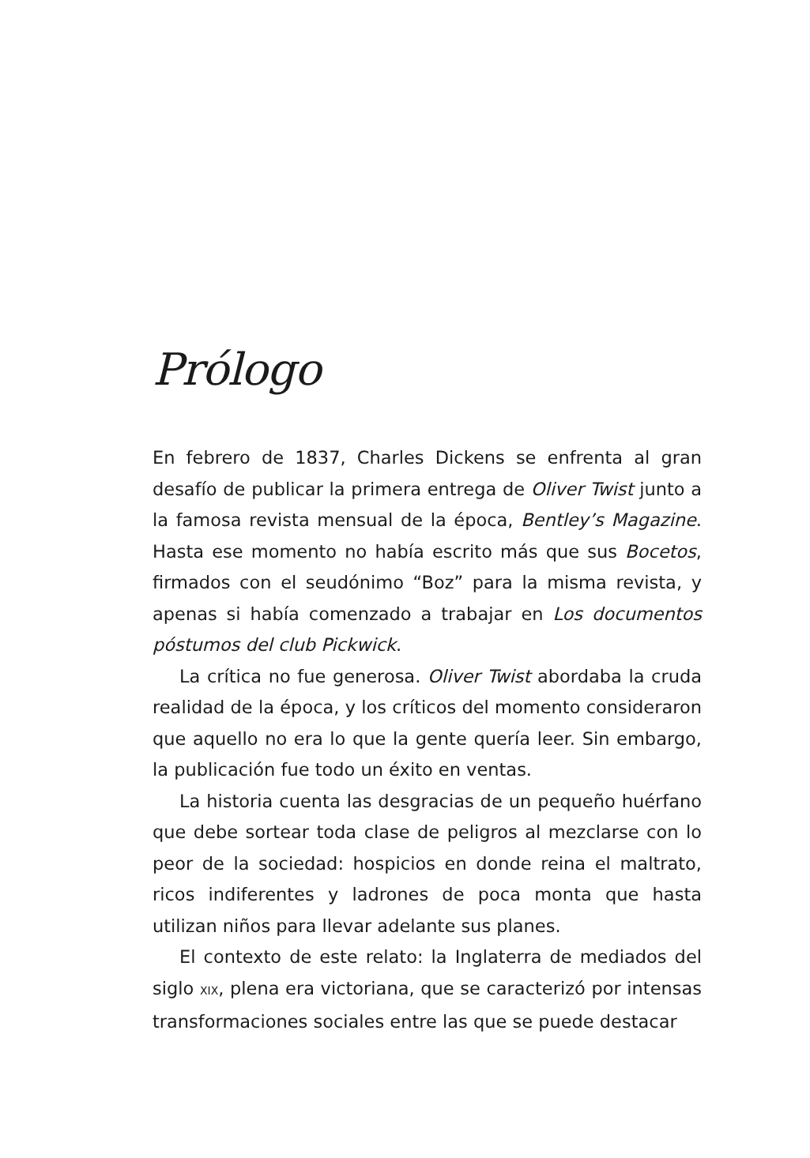Prólogo
En febrero de 1837, Charles Dickens se enfrenta al gran desafío de publicar la primera entrega de Oliver Twist junto a la famosa revista mensual de la época, Bentley’s Magazine. Hasta ese momento no había escrito más que sus Bocetos, firmados con el seudónimo “Boz” para la misma revista, y apenas si había comenzado a trabajar en Los documentos póstumos del club Pickwick.
La crítica no fue generosa. Oliver Twist abordaba la cruda realidad de la época, y los críticos del momento consideraron que aquello no era lo que la gente quería leer. Sin embargo, la publicación fue todo un éxito en ventas.
La historia cuenta las desgracias de un pequeño huérfano que debe sortear toda clase de peligros al mezclarse con lo peor de la sociedad: hospicios en donde reina el maltrato, ricos indiferentes y ladrones de poca monta que hasta utilizan niños para llevar adelante sus planes.
El contexto de este relato: la Inglaterra de mediados del siglo XIX, plena era victoriana, que se caracterizó por intensas transformaciones sociales entre las que se puede destacar